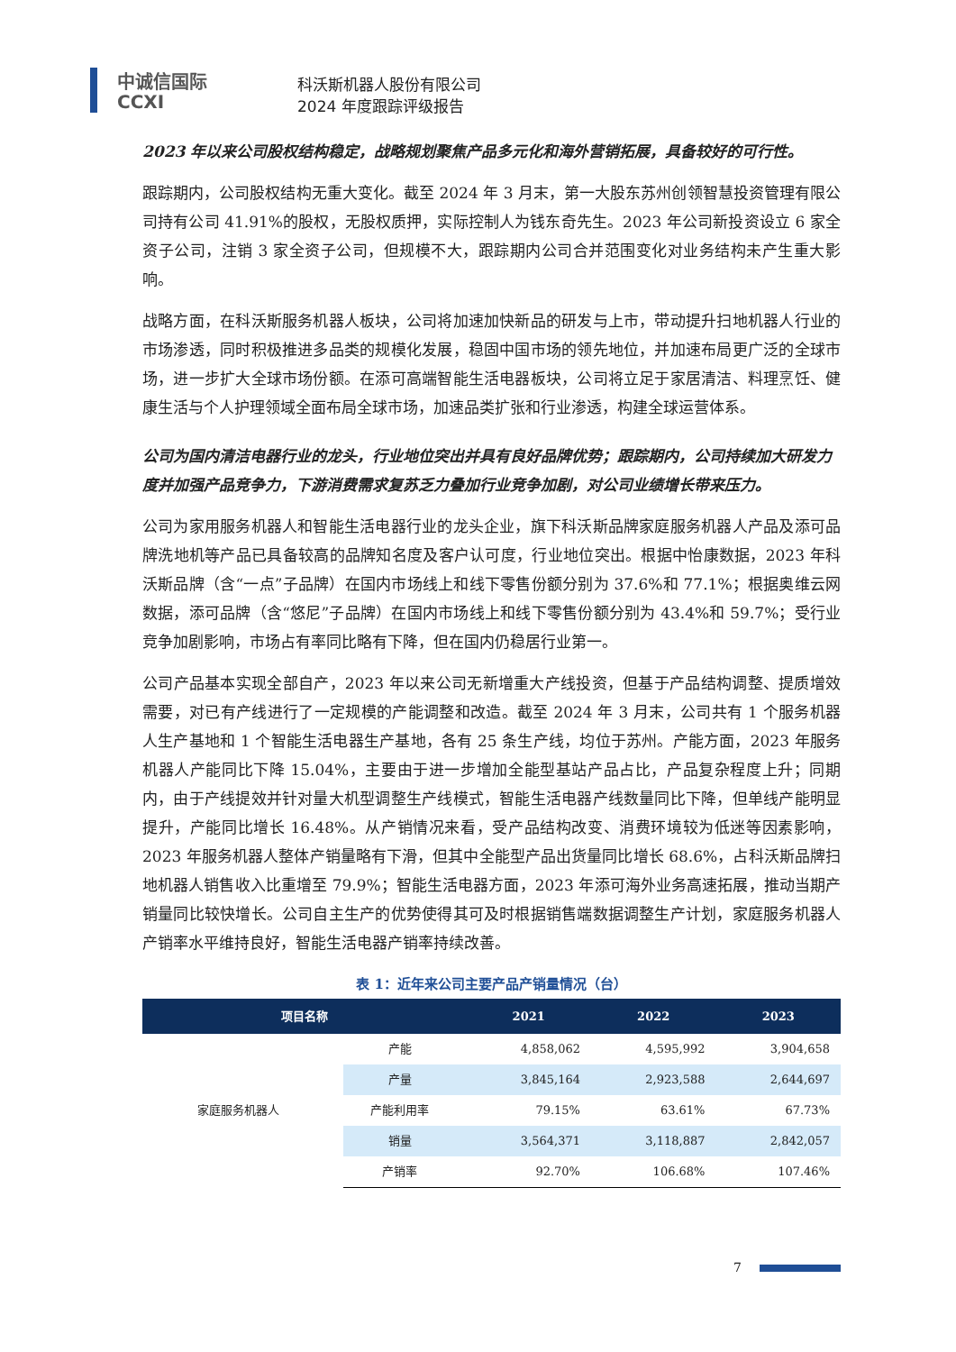中诚信国际
CCXI
科沃斯机器人股份有限公司
2024 年度跟踪评级报告
2023 年以来公司股权结构稳定，战略规划聚焦产品多元化和海外营销拓展，具备较好的可行性。
跟踪期内，公司股权结构无重大变化。截至 2024 年 3 月末，第一大股东苏州创领智慧投资管理有限公司持有公司 41.91%的股权，无股权质押，实际控制人为钱东奇先生。2023 年公司新投资设立 6 家全资子公司，注销 3 家全资子公司，但规模不大，跟踪期内公司合并范围变化对业务结构未产生重大影响。
战略方面，在科沃斯服务机器人板块，公司将加速加快新品的研发与上市，带动提升扫地机器人行业的市场渗透，同时积极推进多品类的规模化发展，稳固中国市场的领先地位，并加速布局更广泛的全球市场，进一步扩大全球市场份额。在添可高端智能生活电器板块，公司将立足于家居清洁、料理烹饪、健康生活与个人护理领域全面布局全球市场，加速品类扩张和行业渗透，构建全球运营体系。
公司为国内清洁电器行业的龙头，行业地位突出并具有良好品牌优势；跟踪期内，公司持续加大研发力度并加强产品竞争力，下游消费需求复苏乏力叠加行业竞争加剧，对公司业绩增长带来压力。
公司为家用服务机器人和智能生活电器行业的龙头企业，旗下科沃斯品牌家庭服务机器人产品及添可品牌洗地机等产品已具备较高的品牌知名度及客户认可度，行业地位突出。根据中怡康数据，2023 年科沃斯品牌（含“一点”子品牌）在国内市场线上和线下零售份额分别为 37.6%和 77.1%；根据奥维云网数据，添可品牌（含“悠尼”子品牌）在国内市场线上和线下零售份额分别为 43.4%和 59.7%；受行业竞争加剧影响，市场占有率同比略有下降，但在国内仍稳居行业第一。
公司产品基本实现全部自产，2023 年以来公司无新增重大产线投资，但基于产品结构调整、提质增效需要，对已有产线进行了一定规模的产能调整和改造。截至 2024 年 3 月末，公司共有 1 个服务机器人生产基地和 1 个智能生活电器生产基地，各有 25 条生产线，均位于苏州。产能方面，2023 年服务机器人产能同比下降 15.04%，主要由于进一步增加全能型基站产品占比，产品复杂程度上升；同期内，由于产线提效并针对量大机型调整生产线模式，智能生活电器产线数量同比下降，但单线产能明显提升，产能同比增长 16.48%。从产销情况来看，受产品结构改变、消费环境较为低迷等因素影响，2023 年服务机器人整体产销量略有下滑，但其中全能型产品出货量同比增长 68.6%，占科沃斯品牌扫地机器人销售收入比重增至 79.9%；智能生活电器方面，2023 年添可海外业务高速拓展，推动当期产销量同比较快增长。公司自主生产的优势使得其可及时根据销售端数据调整生产计划，家庭服务机器人产销率水平维持良好，智能生活电器产销率持续改善。
表 1：近年来公司主要产品产销量情况（台）
| 项目名称 | | 2021 | 2022 | 2023 |
| --- | --- | --- | --- | --- |
| 家庭服务机器人 | 产能 | 4,858,062 | 4,595,992 | 3,904,658 |
| | 产量 | 3,845,164 | 2,923,588 | 2,644,697 |
| | 产能利用率 | 79.15% | 63.61% | 67.73% |
| | 销量 | 3,564,371 | 3,118,887 | 2,842,057 |
| | 产销率 | 92.70% | 106.68% | 107.46% |
7